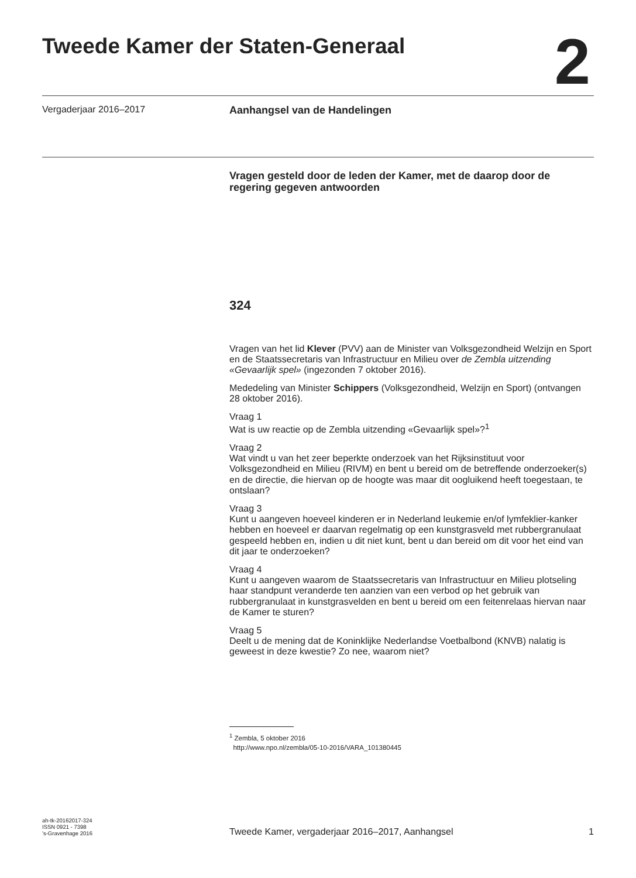Tweede Kamer der Staten-Generaal
2
Vergaderjaar 2016–2017 Aanhangsel van de Handelingen
Vragen gesteld door de leden der Kamer, met de daarop door de regering gegeven antwoorden
324
Vragen van het lid Klever (PVV) aan de Minister van Volksgezondheid Welzijn en Sport en de Staatssecretaris van Infrastructuur en Milieu over de Zembla uitzending «Gevaarlijk spel» (ingezonden 7 oktober 2016).
Mededeling van Minister Schippers (Volksgezondheid, Welzijn en Sport) (ontvangen 28 oktober 2016).
Vraag 1
Wat is uw reactie op de Zembla uitzending «Gevaarlijk spel»?<sup>1</sup>
Vraag 2
Wat vindt u van het zeer beperkte onderzoek van het Rijksinstituut voor Volksgezondheid en Milieu (RIVM) en bent u bereid om de betreffende onderzoeker(s) en de directie, die hiervan op de hoogte was maar dit oogluikend heeft toegestaan, te ontslaan?
Vraag 3
Kunt u aangeven hoeveel kinderen er in Nederland leukemie en/of lymfeklier-kanker hebben en hoeveel er daarvan regelmatig op een kunstgrasveld met rubbergranulaat gespeeld hebben en, indien u dit niet kunt, bent u dan bereid om dit voor het eind van dit jaar te onderzoeken?
Vraag 4
Kunt u aangeven waarom de Staatssecretaris van Infrastructuur en Milieu plotseling haar standpunt veranderde ten aanzien van een verbod op het gebruik van rubbergranulaat in kunstgrasvelden en bent u bereid om een feitenrelaas hiervan naar de Kamer te sturen?
Vraag 5
Deelt u de mening dat de Koninklijke Nederlandse Voetbalbond (KNVB) nalatig is geweest in deze kwestie? Zo nee, waarom niet?
<sup>1</sup> Zembla, 5 oktober 2016
http://www.npo.nl/zembla/05-10-2016/VARA_101380445
ah-tk-20162017-324
ISSN 0921 - 7398
’s-Gravenhage 2016
Tweede Kamer, vergaderjaar 2016–2017, Aanhangsel
1